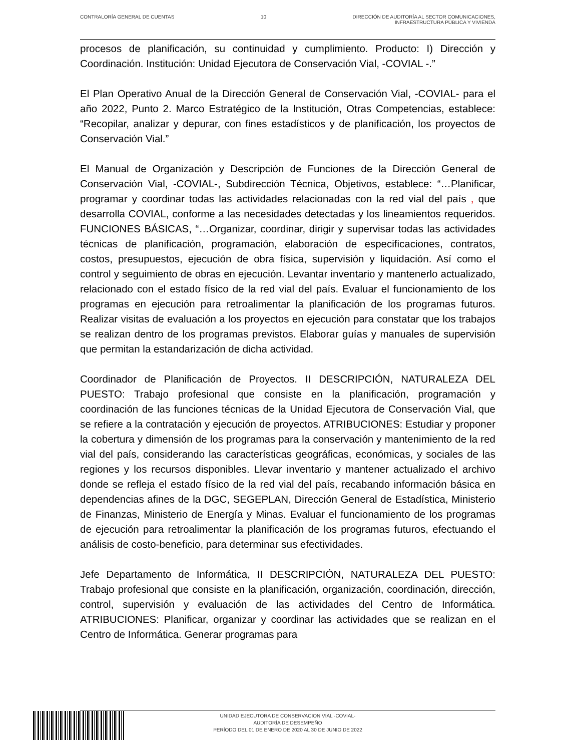CONTRALORÍA GENERAL DE CUENTAS 10 DIRECCIÓN DE AUDITORÍA AL SECTOR COMUNICACIONES,
INFRAESTRUCTURA PÚBLICA Y VIVIENDA
procesos de planificación, su continuidad y cumplimiento. Producto: I) Dirección y Coordinación. Institución: Unidad Ejecutora de Conservación Vial, -COVIAL -.”
El Plan Operativo Anual de la Dirección General de Conservación Vial, -COVIAL- para el año 2022, Punto 2. Marco Estratégico de la Institución, Otras Competencias, establece: “Recopilar, analizar y depurar, con fines estadísticos y de planificación, los proyectos de Conservación Vial.”
El Manual de Organización y Descripción de Funciones de la Dirección General de Conservación Vial, -COVIAL-, Subdirección Técnica, Objetivos, establece: “…Planificar, programar y coordinar todas las actividades relacionadas con la red vial del país , que desarrolla COVIAL, conforme a las necesidades detectadas y los lineamientos requeridos. FUNCIONES BÁSICAS, “…Organizar, coordinar, dirigir y supervisar todas las actividades técnicas de planificación, programación, elaboración de especificaciones, contratos, costos, presupuestos, ejecución de obra física, supervisión y liquidación. Así como el control y seguimiento de obras en ejecución. Levantar inventario y mantenerlo actualizado, relacionado con el estado físico de la red vial del país. Evaluar el funcionamiento de los programas en ejecución para retroalimentar la planificación de los programas futuros. Realizar visitas de evaluación a los proyectos en ejecución para constatar que los trabajos se realizan dentro de los programas previstos. Elaborar guías y manuales de supervisión que permitan la estandarización de dicha actividad.
Coordinador de Planificación de Proyectos. II DESCRIPCIÓN, NATURALEZA DEL PUESTO: Trabajo profesional que consiste en la planificación, programación y coordinación de las funciones técnicas de la Unidad Ejecutora de Conservación Vial, que se refiere a la contratación y ejecución de proyectos. ATRIBUCIONES: Estudiar y proponer la cobertura y dimensión de los programas para la conservación y mantenimiento de la red vial del país, considerando las características geográficas, económicas, y sociales de las regiones y los recursos disponibles. Llevar inventario y mantener actualizado el archivo donde se refleja el estado físico de la red vial del país, recabando información básica en dependencias afines de la DGC, SEGEPLAN, Dirección General de Estadística, Ministerio de Finanzas, Ministerio de Energía y Minas. Evaluar el funcionamiento de los programas de ejecución para retroalimentar la planificación de los programas futuros, efectuando el análisis de costo-beneficio, para determinar sus efectividades.
Jefe Departamento de Informática, II DESCRIPCIÓN, NATURALEZA DEL PUESTO: Trabajo profesional que consiste en la planificación, organización, coordinación, dirección, control, supervisión y evaluación de las actividades del Centro de Informática. ATRIBUCIONES: Planificar, organizar y coordinar las actividades que se realizan en el Centro de Informática. Generar programas para
UNIDAD EJECUTORA DE CONSERVACION VIAL -COVIAL-
AUDITORÍA DE DESEMPEÑO
PERÍODO DEL 01 DE ENERO DE 2020 AL 30 DE JUNIO DE 2022